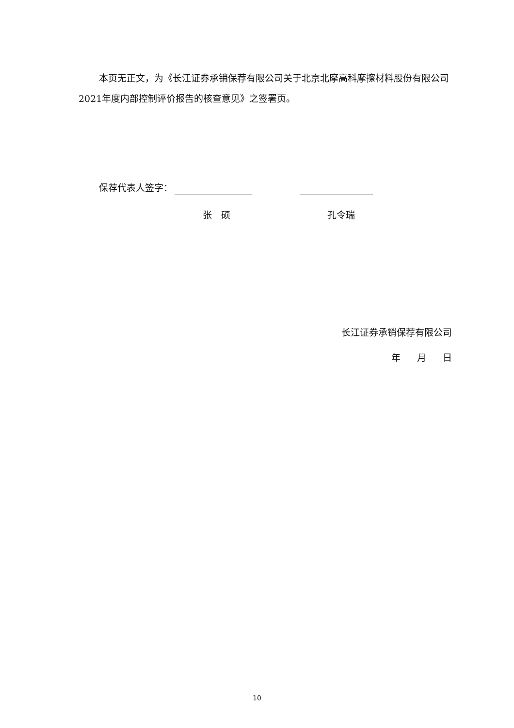本页无正文，为《长江证券承销保荐有限公司关于北京北摩高科摩擦材料股份有限公司2021年度内部控制评价报告的核查意见》之签署页。
保荐代表人签字：
张　硕 孔令瑞
长江证券承销保荐有限公司
年 月 日
10